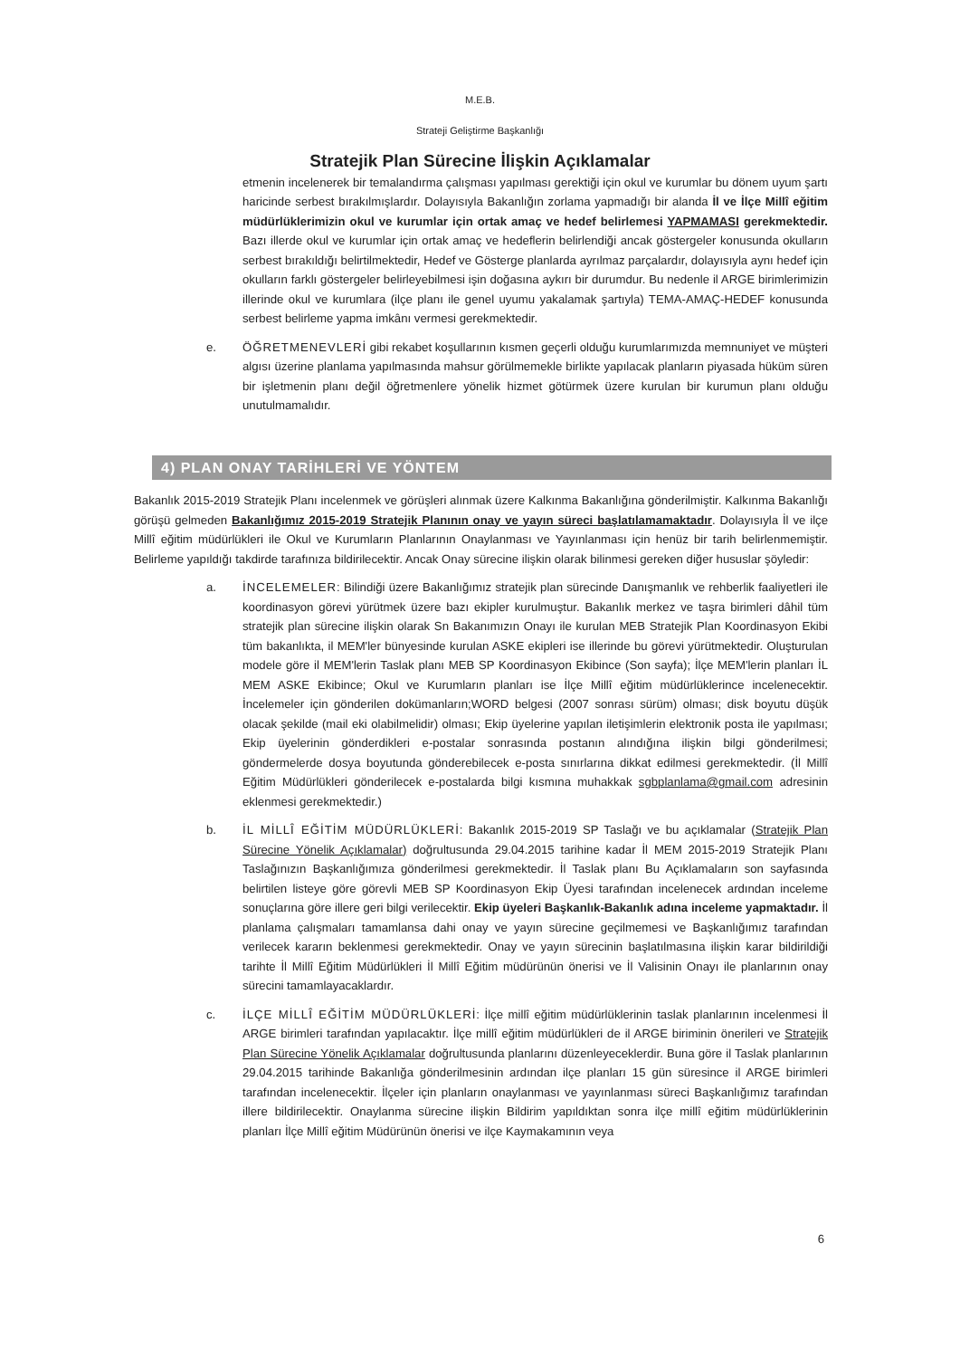M.E.B.
Strateji Geliştirme Başkanlığı
Stratejik Plan Sürecine İlişkin Açıklamalar
etmenin incelenerek bir temalandırma çalışması yapılması gerektiği için okul ve kurumlar bu dönem uyum şartı haricinde serbest bırakılmışlardır. Dolayısıyla Bakanlığın zorlama yapmadığı bir alanda İl ve İlçe Millî eğitim müdürlüklerimizin okul ve kurumlar için ortak amaç ve hedef belirlemesi YAPMAMASI gerekmektedir. Bazı illerde okul ve kurumlar için ortak amaç ve hedeflerin belirlendiği ancak göstergeler konusunda okulların serbest bırakıldığı belirtilmektedir, Hedef ve Gösterge planlarda ayrılmaz parçalardır, dolayısıyla aynı hedef için okulların farklı göstergeler belirleyebilmesi işin doğasına aykırı bir durumdur. Bu nedenle il ARGE birimlerimizin illerinde okul ve kurumlara (ilçe planı ile genel uyumu yakalamak şartıyla) TEMA-AMAÇ-HEDEF konusunda serbest belirleme yapma imkânı vermesi gerekmektedir.
e. ÖĞRETMENEVLERİ gibi rekabet koşullarının kısmen geçerli olduğu kurumlarımızda memnuniyet ve müşteri algısı üzerine planlama yapılmasında mahsur görülmemekle birlikte yapılacak planların piyasada hüküm süren bir işletmenin planı değil öğretmenlere yönelik hizmet götürmek üzere kurulan bir kurumun planı olduğu unutulmamalıdır.
4) PLAN ONAY TARİHLERİ VE YÖNTEM
Bakanlık 2015-2019 Stratejik Planı incelenmek ve görüşleri alınmak üzere Kalkınma Bakanlığına gönderilmiştir. Kalkınma Bakanlığı görüşü gelmeden Bakanlığımız 2015-2019 Stratejik Planının onay ve yayın süreci başlatılamamaktadır. Dolayısıyla İl ve ilçe Millî eğitim müdürlükleri ile Okul ve Kurumların Planlarının Onaylanması ve Yayınlanması için henüz bir tarih belirlenmemiştir. Belirleme yapıldığı takdirde tarafınıza bildirilecektir. Ancak Onay sürecine ilişkin olarak bilinmesi gereken diğer hususlar şöyledir:
a. İNCELEMELER: Bilindiği üzere Bakanlığımız stratejik plan sürecinde Danışmanlık ve rehberlik faaliyetleri ile koordinasyon görevi yürütmek üzere bazı ekipler kurulmuştur. Bakanlık merkez ve taşra birimleri dâhil tüm stratejik plan sürecine ilişkin olarak Sn Bakanımızın Onayı ile kurulan MEB Stratejik Plan Koordinasyon Ekibi tüm bakanlıkta, il MEM'ler bünyesinde kurulan ASKE ekipleri ise illerinde bu görevi yürütmektedir. Oluşturulan modele göre il MEM'lerin Taslak planı MEB SP Koordinasyon Ekibince (Son sayfa); İlçe MEM'lerin planları İL MEM ASKE Ekibince; Okul ve Kurumların planları ise İlçe Millî eğitim müdürlüklerince incelenecektir. İncelemeler için gönderilen dokümanların;WORD belgesi (2007 sonrası sürüm) olması; disk boyutu düşük olacak şekilde (mail eki olabilmelidir) olması; Ekip üyelerine yapılan iletişimlerin elektronik posta ile yapılması; Ekip üyelerinin gönderdikleri e-postalar sonrasında postanın alındığına ilişkin bilgi gönderilmesi; göndermelerde dosya boyutunda gönderebilecek e-posta sınırlarına dikkat edilmesi gerekmektedir. (İl Millî Eğitim Müdürlükleri gönderilecek e-postalarda bilgi kısmına muhakkak sgbplanlama@gmail.com adresinin eklenmesi gerekmektedir.)
b. İL MİLLÎ EĞİTİM MÜDÜRLÜKLERİ: Bakanlık 2015-2019 SP Taslağı ve bu açıklamalar (Stratejik Plan Sürecine Yönelik Açıklamalar) doğrultusunda 29.04.2015 tarihine kadar İl MEM 2015-2019 Stratejik Planı Taslağınızın Başkanlığımıza gönderilmesi gerekmektedir. İl Taslak planı Bu Açıklamaların son sayfasında belirtilen listeye göre görevli MEB SP Koordinasyon Ekip Üyesi tarafından incelenecek ardından inceleme sonuçlarına göre illere geri bilgi verilecektir. Ekip üyeleri Başkanlık-Bakanlık adına inceleme yapmaktadır. İl planlama çalışmaları tamamlansa dahi onay ve yayın sürecine geçilmemesi ve Başkanlığımız tarafından verilecek kararın beklenmesi gerekmektedir. Onay ve yayın sürecinin başlatılmasına ilişkin karar bildirildiği tarihte İl Millî Eğitim Müdürlükleri İl Millî Eğitim müdürünün önerisi ve İl Valisinin Onayı ile planlarının onay sürecini tamamlayacaklardır.
c. İLÇE MİLLÎ EĞİTİM MÜDÜRLÜKLERİ: İlçe millî eğitim müdürlüklerinin taslak planlarının incelenmesi İl ARGE birimleri tarafından yapılacaktır. İlçe millî eğitim müdürlükleri de il ARGE biriminin önerileri ve Stratejik Plan Sürecine Yönelik Açıklamalar doğrultusunda planlarını düzenleyeceklerdir. Buna göre il Taslak planlarının 29.04.2015 tarihinde Bakanlığa gönderilmesinin ardından ilçe planları 15 gün süresince il ARGE birimleri tarafından incelenecektir. İlçeler için planların onaylanması ve yayınlanması süreci Başkanlığımız tarafından illere bildirilecektir. Onaylanma sürecine ilişkin Bildirim yapıldıktan sonra ilçe millî eğitim müdürlüklerinin planları İlçe Millî eğitim Müdürünün önerisi ve ilçe Kaymakamının veya
6